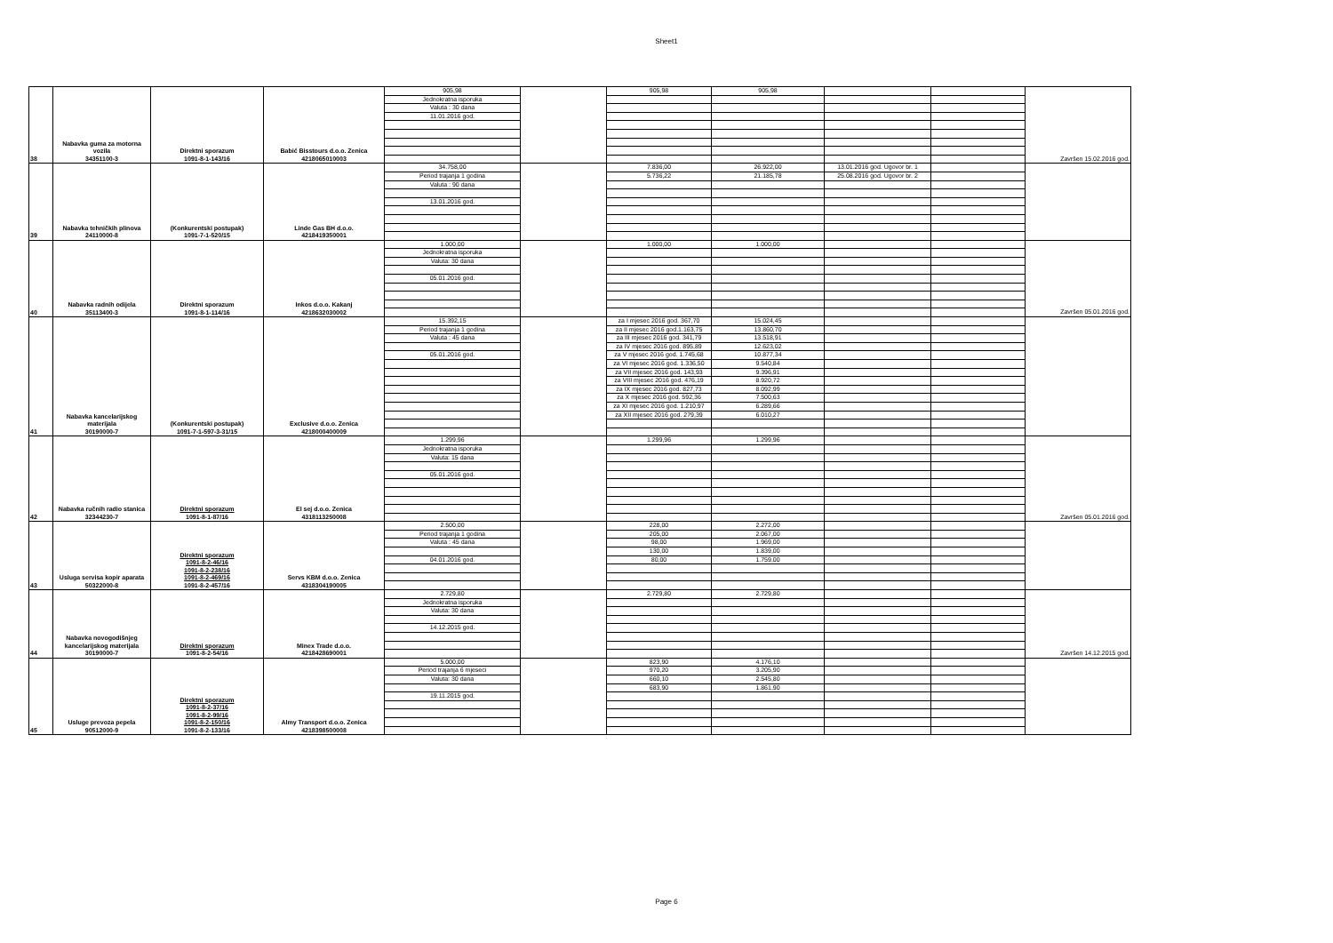Sheet1
| 38 | Nabavka guma za motorna vozila 34351100-3 | Direktni sporazum 1091-8-1-143/16 | Babić Bisstours d.o.o. Zenica 4218065010003 | 905,98 | | 905,98 | 905,98 | | | Završen 15.02.2016 god. |
| | | | | Jednokratna isporuka | | | | | | |
| | | | | Valuta : 30 dana | | | | | | |
| | | | | 11.01.2016 god. | | | | | | |
| 39 | Nabavka tehničkih plinova 24110000-8 | (Konkurentski postupak) 1091-7-1-520/15 | Linde Gas BH d.o.o. 4218419350001 | 34.758,00 | | 7.836,00 | 26.922,00 | 13.01.2016 god. Ugovor br. 1 | | |
| | | | | Period trajanja 1 godina | | 5.736,22 | 21.185,78 | 25.08.2016 god. Ugovor br. 2 | | |
| | | | | Valuta : 90 dana | | | | | | |
| | | | | 13.01.2016 god. | | | | | | |
| 40 | Nabavka radnih odijela 35113400-3 | Direktni sporazum 1091-8-1-114/16 | Inkos d.o.o. Kakanj 4218632030002 | 1.000,00 | | 1.000,00 | 1.000,00 | | | Završen 05.01.2016 god. |
| | | | | Jednokratna isporuka | | | | | | |
| | | | | Valuta: 30 dana | | | | | | |
| | | | | 05.01.2016 god. | | | | | | |
| 41 | Nabavka kancelarijskog materijala 30190000-7 | (Konkurentski postupak) 1091-7-1-597-3-31/15 | Exclusive d.o.o. Zenica 4218000400009 | 15.392,15 | | za I mjesec 2016 god. 367,70 | 15.024,45 | | | |
| | | | | Period trajanja 1 godina | | za II mjesec 2016 god.1.163,75 | 13.860,70 | | | |
| | | | | Valuta : 45 dana | | za III mjesec 2016 god. 341,79 | 13.518,91 | | | |
| | | | | | | za IV mjesec 2016 god. 895,89 | 12.623,02 | | | |
| | | | | 05.01.2016 god. | | za V mjesec 2016 god. 1.745,68 | 10.877,34 | | | |
| | | | | | | za VI mjesec 2016 god. 1.336,50 | 9.540,84 | | | |
| | | | | | | za VII mjesec 2016 god. 143,93 | 9.396,91 | | | |
| | | | | | | za VIII mjesec 2016 god. 476,19 | 8.920,72 | | | |
| | | | | | | za IX mjesec 2016 god. 827,73 | 8.092,99 | | | |
| | | | | | | za X mjesec 2016 god. 592,36 | 7.500,63 | | | |
| | | | | | | za XI mjesec 2016 god. 1.210,97 | 6.289,66 | | | |
| | | | | | | za XII mjesec 2016 god. 279,39 | 6.010,27 | | | |
| 42 | Nabavka ručnih radio stanica 32344230-7 | Direktni sporazum 1091-8-1-87/16 | El sej d.o.o. Zenica 4318113250008 | 1.299,96 | | 1.299,96 | 1.299,96 | | | Završen 05.01.2016 god. |
| | | | | Jednokratna isporuka | | | | | | |
| | | | | Valuta: 15 dana | | | | | | |
| | | | | 05.01.2016 god. | | | | | | |
| 43 | Usluga servisa kopir aparata 50322000-8 | Direktni sporazum 1091-8-2-46/16 1091-8-2-238/16 1091-8-2-469/16 1091-8-2-457/16 | Servs KBM d.o.o. Zenica 4318304190005 | 2.500,00 | | 228,00 | 2.272,00 | | | |
| | | | | Period trajanja 1 godina | | 205,00 | 2.067,00 | | | |
| | | | | Valuta : 45 dana | | 98,00 | 1.969,00 | | | |
| | | | | | | 130,00 | 1.839,00 | | | |
| | | | | 04.01.2016 god. | | 80,00 | 1.759,00 | | | |
| 44 | Nabavka novogodišnjeg kancelarijskog materijala 30190000-7 | Direktni sporazum 1091-8-2-54/16 | Minex Trade d.o.o. 4218428690001 | 2.729,80 | | 2.729,80 | 2.729,80 | | | Završen 14.12.2015 god. |
| | | | | Jednokratna isporuka | | | | | | |
| | | | | Valuta: 30 dana | | | | | | |
| | | | | 14.12.2015 god. | | | | | | |
| 45 | Usluge prevoza pepela 90512000-9 | Direktni sporazum 1091-8-2-37/16 1091-8-2-99/16 1091-8-2-150/16 1091-8-2-133/16 | Almy Transport d.o.o. Zenica 4218398500008 | 5.000,00 | | 823,90 | 4.176,10 | | | |
| | | | | Period trajanja 6 mjeseci | | 970,20 | 3.205,90 | | | |
| | | | | Valuta: 30 dana | | 660,10 | 2.545,80 | | | |
| | | | | | | 683,90 | 1.861,90 | | | |
| | | | | 19.11.2015 god. | | | | | | |
Page 6